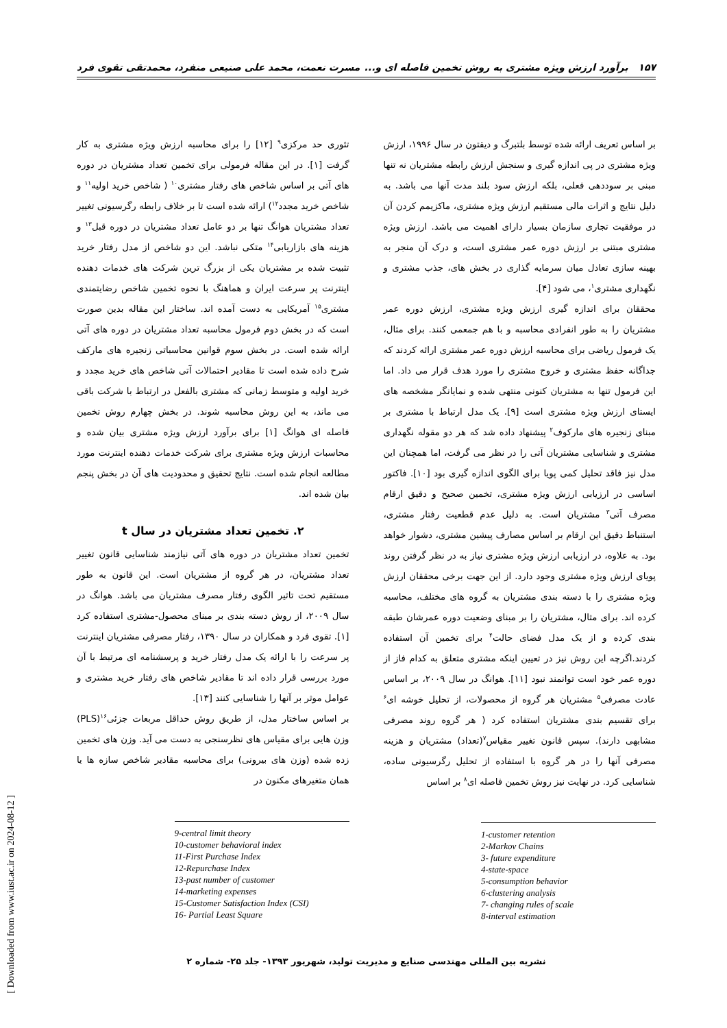۱۵۷ برآورد ارزش ویژه مشتری به روش تخمین فاصله ای و... مسرت نعمت، محمد علی صنیعی منفرد، محمدتقی تقوی فرد
بر اساس تعریف ارائه شده توسط بلتبرگ و دیقتون در سال ۱۹۹۶، ارزش ویژه مشتری در پی اندازه گیری و سنجش ارزش رابطه مشتریان نه تنها مبنی بر سوددهی فعلی، بلکه ارزش سود بلند مدت آنها می باشد. به دلیل نتایج و اثرات مالی مستقیم ارزش ویژه مشتری، ماکزیمم کردن آن در موفقیت تجاری سازمان بسیار دارای اهمیت می باشد. ارزش ویژه مشتری مبتنی بر ارزش دوره عمر مشتری است، و درک آن منجر به بهینه سازی تعادل میان سرمایه گذاری در بخش های، جذب مشتری و نگهداری مشتری<sup>۱</sup>، می شود [۴].
محققان برای اندازه گیری ارزش ویژه مشتری، ارزش دوره عمر مشتریان را به طور انفرادی محاسبه و با هم جمعمی کنند. برای مثال، یک فرمول ریاضی برای محاسبه ارزش دوره عمر مشتری ارائه کردند که جداگانه حفظ مشتری و خروج مشتری را مورد هدف قرار می داد. اما این فرمول تنها به مشتریان کنونی منتهی شده و نمایانگر مشخصه های ایستای ارزش ویژه مشتری است [۹]. یک مدل ارتباط با مشتری بر مبنای زنجیره های مارکوف<sup>۲</sup> پیشنهاد داده شد که هر دو مقوله نگهداری مشتری و شناسایی مشتریان آتی را در نظر می گرفت، اما همچنان این مدل نیز فاقد تحلیل کمی پویا برای الگوی اندازه گیری بود [۱۰]. فاکتور اساسی در ارزیابی ارزش ویژه مشتری، تخمین صحیح و دقیق ارقام مصرف آتی<sup>۳</sup> مشتریان است. به دلیل عدم قطعیت رفتار مشتری، استنباط دقیق این ارقام بر اساس مصارف پیشین مشتری، دشوار خواهد بود. به علاوه، در ارزیابی ارزش ویژه مشتری نیاز به در نظر گرفتن روند پویای ارزش ویژه مشتری وجود دارد. از این جهت برخی محققان ارزش ویژه مشتری را با دسته بندی مشتریان به گروه های مختلف، محاسبه کرده اند. برای مثال، مشتریان را بر مبنای وضعیت دوره عمرشان طبقه بندی کرده و از یک مدل فضای حالت<sup>۴</sup> برای تخمین آن استفاده کردند.اگرچه این روش نیز در تعیین اینکه مشتری متعلق به کدام فاز از دوره عمر خود است توانمند نبود [۱۱]. هوانگ در سال ۲۰۰۹، بر اساس عادت مصرفی<sup>۵</sup> مشتریان هر گروه از محصولات، از تحلیل خوشه ای<sup>۶</sup> برای تقسیم بندی مشتریان استفاده کرد ( هر گروه روند مصرفی مشابهی دارند). سپس قانون تغییر مقیاس<sup>۷</sup>(تعداد) مشتریان و هزینه مصرفی آنها را در هر گروه با استفاده از تحلیل رگرسیونی ساده، شناسایی کرد. در نهایت نیز روش تخمین فاصله ای<sup>۸</sup> بر اساس
1-customer retention
2-Markov Chains
3- future expenditure
4-state-space
5-consumption behavior
6-clustering analysis
7- changing rules of scale
8-interval estimation
تئوری حد مرکزی<sup>۹</sup> [۱۲] را برای محاسبه ارزش ویژه مشتری به کار گرفت [۱]. در این مقاله فرمولی برای تخمین تعداد مشتریان در دوره های آتی بر اساس شاخص های رفتار مشتری<sup>۱۰</sup> ( شاخص خرید اولیه<sup>۱۱</sup> و شاخص خرید مجدد<sup>۱۲</sup>) ارائه شده است تا بر خلاف رابطه رگرسیونی تغییر تعداد مشتریان هوانگ تنها بر دو عامل تعداد مشتریان در دوره قبل<sup>۱۳</sup> و هزینه های بازاریابی<sup>۱۴</sup> متکی نباشد. این دو شاخص از مدل رفتار خرید تثبیت شده بر مشتریان یکی از بزرگ ترین شرکت های خدمات دهنده اینترنت پر سرعت ایران و هماهنگ با نحوه تخمین شاخص رضایتمندی مشتری<sup>۱۵</sup> آمریکایی به دست آمده اند. ساختار این مقاله بدین صورت است که در بخش دوم فرمول محاسبه تعداد مشتریان در دوره های آتی ارائه شده است. در بخش سوم قوانین محاسباتی زنجیره های مارکف شرح داده شده است تا مقادیر احتمالات آتی شاخص های خرید مجدد و خرید اولیه و متوسط زمانی که مشتری بالفعل در ارتباط با شرکت باقی می ماند، به این روش محاسبه شوند. در بخش چهارم روش تخمین فاصله ای هوانگ [۱] برای برآورد ارزش ویژه مشتری بیان شده و محاسبات ارزش ویژه مشتری برای شرکت خدمات دهنده اینترنت مورد مطالعه انجام شده است. نتایج تحقیق و محدودیت های آن در بخش پنجم بیان شده اند.
۲. تخمین تعداد مشتریان در سال t
تخمین تعداد مشتریان در دوره های آتی نیازمند شناسایی قانون تغییر تعداد مشتریان، در هر گروه از مشتریان است. این قانون به طور مستقیم تحت تاثیر الگوی رفتار مصرف مشتریان می باشد. هوانگ در سال ۲۰۰۹، از روش دسته بندی بر مبنای محصول-مشتری استفاده کرد [۱]. تقوی فرد و همکاران در سال ۱۳۹۰، رفتار مصرفی مشتریان اینترنت پر سرعت را با ارائه یک مدل رفتار خرید و پرسشنامه ای مرتبط با آن مورد بررسی قرار داده اند تا مقادیر شاخص های رفتار خرید مشتری و عوامل موثر بر آنها را شناسایی کنند [۱۳].
بر اساس ساختار مدل، از طریق روش حداقل مربعات جزئی<sup>۱۶</sup>(PLS) وزن هایی برای مقیاس های نظرسنجی به دست می آید. وزن های تخمین زده شده (وزن های بیرونی) برای محاسبه مقادیر شاخص سازه ها یا همان متغیرهای مکنون در
9-central limit theory
10-customer behavioral index
11-First Purchase Index
12-Repurchase Index
13-past number of customer
14-marketing expenses
15-Customer Satisfaction Index (CSI)
16- Partial Least Square
نشریه بین المللی مهندسی صنایع و مدیریت تولید، شهریور ۱۳۹۳- جلد ۲۵- شماره ۲
[ Downloaded from www.iust.ac.ir on 2024-08-12 ]